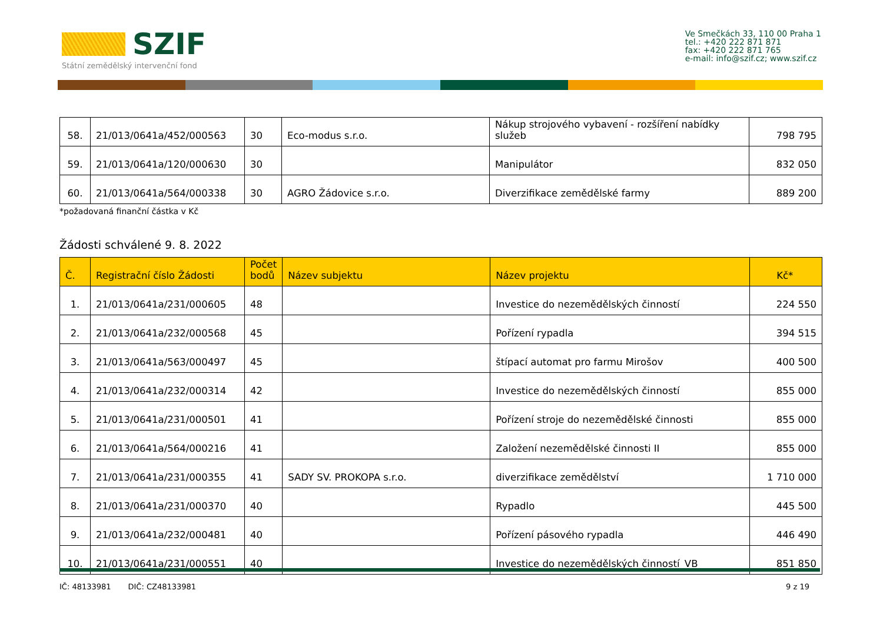SZIF
Státní zemědělský intervenční fond
Ve Smečkách 33, 110 00 Praha 1
tel.: +420 222 871 871
fax: +420 222 871 765
e-mail: info@szif.cz; www.szif.cz
| 58. | 21/013/0641a/452/000563 | 30 | Eco-modus s.r.o. | Nákup strojového vybavení - rozšíření nabídky služeb | 798 795 |
| 59. | 21/013/0641a/120/000630 | 30 | | Manipulátor | 832 050 |
| 60. | 21/013/0641a/564/000338 | 30 | AGRO Žádovice s.r.o. | Diverzifikace zemědělské farmy | 889 200 |
*požadovaná finanční částka v Kč
Žádosti schválené 9. 8. 2022
| Č. | Registrační číslo Žádosti | Počet bodů | Název subjektu | Název projektu | Kč* |
| --- | --- | --- | --- | --- | --- |
| 1. | 21/013/0641a/231/000605 | 48 | | Investice do nezemědělských činností | 224 550 |
| 2. | 21/013/0641a/232/000568 | 45 | | Pořízení rypadla | 394 515 |
| 3. | 21/013/0641a/563/000497 | 45 | | štípací automat pro farmu Mirošov | 400 500 |
| 4. | 21/013/0641a/232/000314 | 42 | | Investice do nezemědělských činností | 855 000 |
| 5. | 21/013/0641a/231/000501 | 41 | | Pořízení stroje do nezemědělské činnosti | 855 000 |
| 6. | 21/013/0641a/564/000216 | 41 | | Založení nezemědělské činnosti II | 855 000 |
| 7. | 21/013/0641a/231/000355 | 41 | SADY SV. PROKOPA s.r.o. | diverzifikace zemědělství | 1 710 000 |
| 8. | 21/013/0641a/231/000370 | 40 | | Rypadlo | 445 500 |
| 9. | 21/013/0641a/232/000481 | 40 | | Pořízení pásového rypadla | 446 490 |
| 10. | 21/013/0641a/231/000551 | 40 | | Investice do nezemědělských činností_VB | 851 850 |
IČ: 48133981 DIČ: CZ48133981 9 z 19